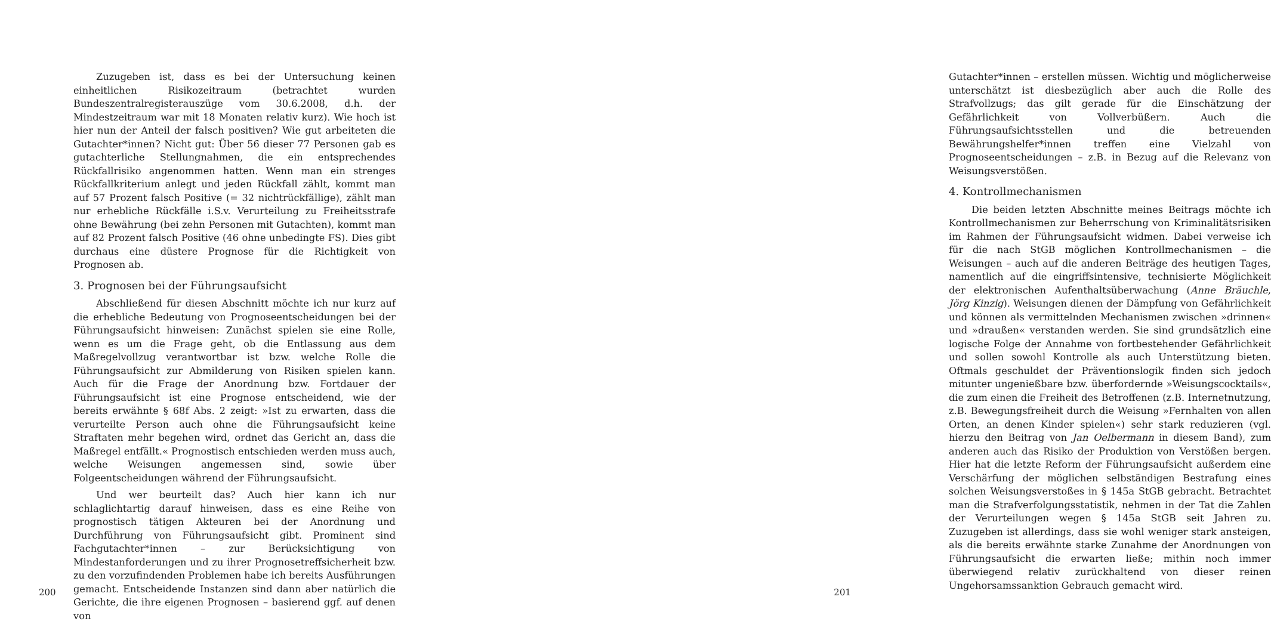Zuzugeben ist, dass es bei der Untersuchung keinen einheitlichen Risikozeitraum (betrachtet wurden Bundeszentralregisterauszüge vom 30.6.2008, d.h. der Mindestzeitraum war mit 18 Monaten relativ kurz). Wie hoch ist hier nun der Anteil der falsch positiven? Wie gut arbeiteten die Gutachter*innen? Nicht gut: Über 56 dieser 77 Personen gab es gutachterliche Stellungnahmen, die ein entsprechendes Rückfallrisiko angenommen hatten. Wenn man ein strenges Rückfallkriterium anlegt und jeden Rückfall zählt, kommt man auf 57 Prozent falsch Positive (= 32 nichtrückfällige), zählt man nur erhebliche Rückfälle i.S.v. Verurteilung zu Freiheitsstrafe ohne Bewährung (bei zehn Personen mit Gutachten), kommt man auf 82 Prozent falsch Positive (46 ohne unbedingte FS). Dies gibt durchaus eine düstere Prognose für die Richtigkeit von Prognosen ab.
3. Prognosen bei der Führungsaufsicht
Abschließend für diesen Abschnitt möchte ich nur kurz auf die erhebliche Bedeutung von Prognoseentscheidungen bei der Führungsaufsicht hinweisen: Zunächst spielen sie eine Rolle, wenn es um die Frage geht, ob die Entlassung aus dem Maßregelvollzug verantwortbar ist bzw. welche Rolle die Führungsaufsicht zur Abmilderung von Risiken spielen kann. Auch für die Frage der Anordnung bzw. Fortdauer der Führungsaufsicht ist eine Prognose entscheidend, wie der bereits erwähnte § 68f Abs. 2 zeigt: »Ist zu erwarten, dass die verurteilte Person auch ohne die Führungsaufsicht keine Straftaten mehr begehen wird, ordnet das Gericht an, dass die Maßregel entfällt.« Prognostisch entschieden werden muss auch, welche Weisungen angemessen sind, sowie über Folgeentscheidungen während der Führungsaufsicht.
Und wer beurteilt das? Auch hier kann ich nur schlaglichtartig darauf hinweisen, dass es eine Reihe von prognostisch tätigen Akteuren bei der Anordnung und Durchführung von Führungsaufsicht gibt. Prominent sind Fachgutachter*innen – zur Berücksichtigung von Mindestanforderungen und zu ihrer Prognosetreffsicherheit bzw. zu den vorzufindenden Problemen habe ich bereits Ausführungen gemacht. Entscheidende Instanzen sind dann aber natürlich die Gerichte, die ihre eigenen Prognosen – basierend ggf. auf denen von
200
Gutachter*innen – erstellen müssen. Wichtig und möglicherweise unterschätzt ist diesbezüglich aber auch die Rolle des Strafvollzugs; das gilt gerade für die Einschätzung der Gefährlichkeit von Vollverbüßern. Auch die Führungsaufsichtsstellen und die betreuenden Bewährungshelfer*innen treffen eine Vielzahl von Prognoseentscheidungen – z.B. in Bezug auf die Relevanz von Weisungsverstößen.
4. Kontrollmechanismen
Die beiden letzten Abschnitte meines Beitrags möchte ich Kontrollmechanismen zur Beherrschung von Kriminalitätsrisiken im Rahmen der Führungsaufsicht widmen. Dabei verweise ich für die nach StGB möglichen Kontrollmechanismen – die Weisungen – auch auf die anderen Beiträge des heutigen Tages, namentlich auf die eingriffsintensive, technisierte Möglichkeit der elektronischen Aufenthaltsüberwachung (Anne Bräuchle, Jörg Kinzig). Weisungen dienen der Dämpfung von Gefährlichkeit und können als vermittelnden Mechanismen zwischen »drinnen« und »draußen« verstanden werden. Sie sind grundsätzlich eine logische Folge der Annahme von fortbestehender Gefährlichkeit und sollen sowohl Kontrolle als auch Unterstützung bieten. Oftmals geschuldet der Präventionslogik finden sich jedoch mitunter ungenießbare bzw. überfordernde »Weisungscocktails«, die zum einen die Freiheit des Betroffenen (z.B. Internetnutzung, z.B. Bewegungsfreiheit durch die Weisung »Fernhalten von allen Orten, an denen Kinder spielen«) sehr stark reduzieren (vgl. hierzu den Beitrag von Jan Oelbermann in diesem Band), zum anderen auch das Risiko der Produktion von Verstößen bergen. Hier hat die letzte Reform der Führungsaufsicht außerdem eine Verschärfung der möglichen selbständigen Bestrafung eines solchen Weisungsverstoßes in § 145a StGB gebracht. Betrachtet man die Strafverfolgungsstatistik, nehmen in der Tat die Zahlen der Verurteilungen wegen § 145a StGB seit Jahren zu. Zuzugeben ist allerdings, dass sie wohl weniger stark ansteigen, als die bereits erwähnte starke Zunahme der Anordnungen von Führungsaufsicht die erwarten ließe; mithin noch immer überwiegend relativ zurückhaltend von dieser reinen Ungehorsamssanktion Gebrauch gemacht wird.
201